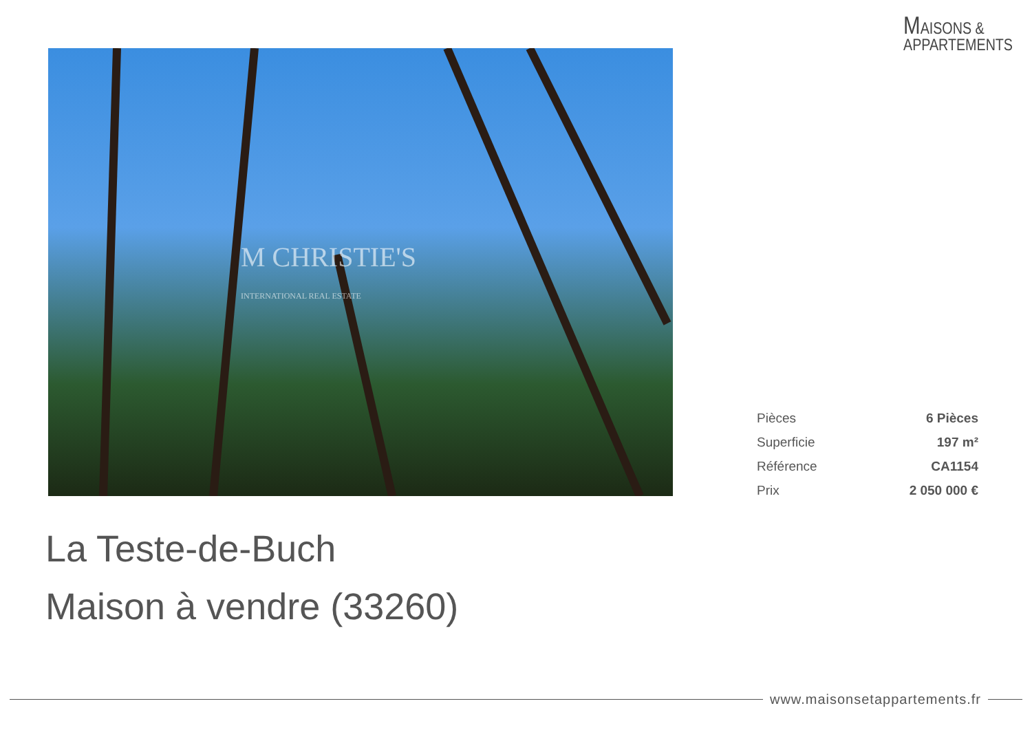MAISONS &
APPARTEMENTS
M CHRISTIE'S
INTERNATIONAL REAL ESTATE
| Pièces | 6 Pièces |
| Superficie | 197 m² |
| Référence | CA1154 |
| Prix | 2 050 000 € |
La Teste-de-Buch
Maison à vendre (33260)
www.maisonsetappartements.fr